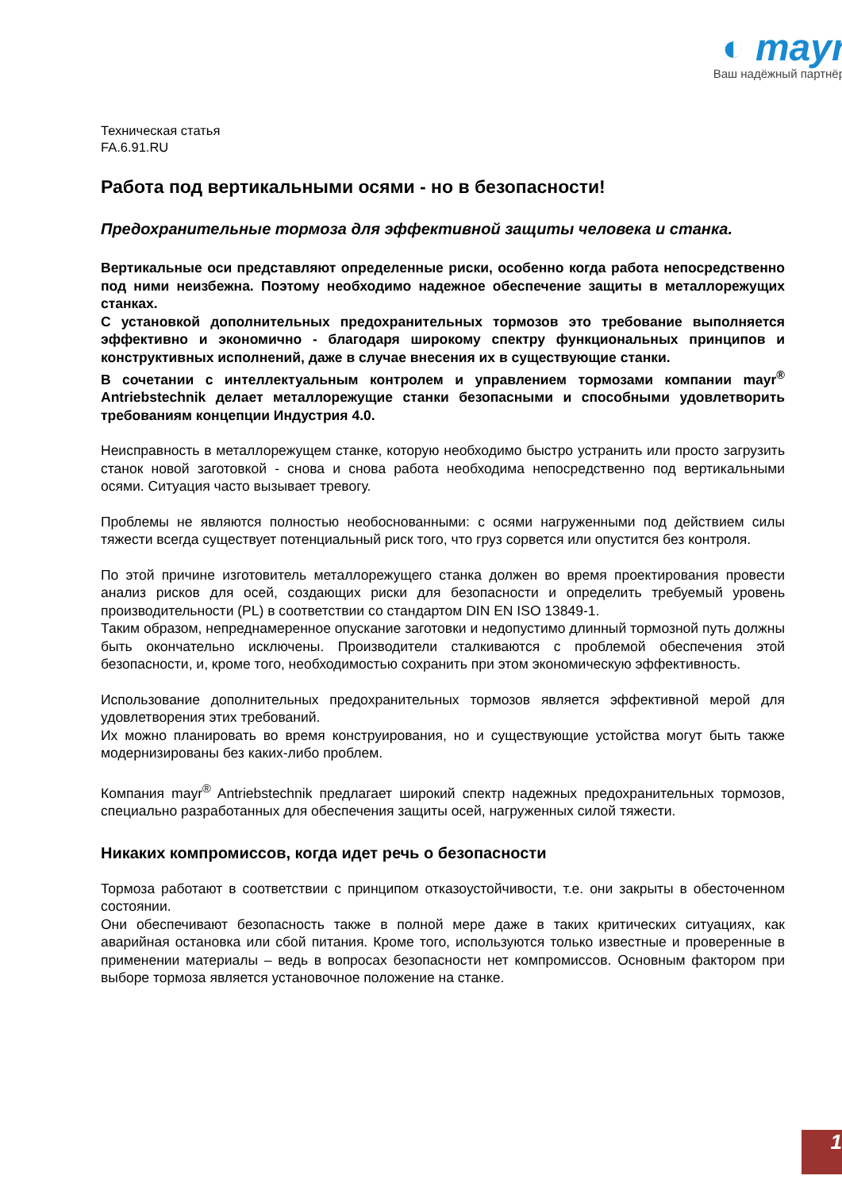◐ mayr<sup>®</sup>
Ваш надёжный партнёр
Техническая статья
FA.6.91.RU
Работа под вертикальными осями - но в безопасности!
Предохранительные тормоза для эффективной защиты человека и станка.
Вертикальные оси представляют определенные риски, особенно когда работа непосредственно под ними неизбежна. Поэтому необходимо надежное обеспечение защиты в металлорежущих станках.
С установкой дополнительных предохранительных тормозов это требование выполняется эффективно и экономично - благодаря широкому спектру функциональных принципов и конструктивных исполнений, даже в случае внесения их в существующие станки.
В сочетании с интеллектуальным контролем и управлением тормозами компании mayr<sup>®</sup> Antriebstechnik делает металлорежущие станки безопасными и способными удовлетворить требованиям концепции Индустрия 4.0.
Неисправность в металлорежущем станке, которую необходимо быстро устранить или просто загрузить станок новой заготовкой - снова и снова работа необходима непосредственно под вертикальными осями. Ситуация часто вызывает тревогу.
Проблемы не являются полностью необоснованными: с осями нагруженными под действием силы тяжести всегда существует потенциальный риск того, что груз сорвется или опустится без контроля.
По этой причине изготовитель металлорежущего станка должен во время проектирования провести анализ рисков для осей, создающих риски для безопасности и определить требуемый уровень производительности (PL) в соответствии со стандартом DIN EN ISO 13849-1.
Таким образом, непреднамеренное опускание заготовки и недопустимо длинный тормозной путь должны быть окончательно исключены. Производители сталкиваются с проблемой обеспечения этой безопасности, и, кроме того, необходимостью сохранить при этом экономическую эффективность.
Использование дополнительных предохранительных тормозов является эффективной мерой для удовлетворения этих требований.
Их можно планировать во время конструирования, но и существующие устойства могут быть также модернизированы без каких-либо проблем.
Компания mayr<sup>®</sup> Antriebstechnik предлагает широкий спектр надежных предохранительных тормозов, специально разработанных для обеспечения защиты осей, нагруженных силой тяжести.
Никаких компромиссов, когда идет речь о безопасности
Тормоза работают в соответствии с принципом отказоустойчивости, т.е. они закрыты в обесточенном состоянии.
Они обеспечивают безопасность также в полной мере даже в таких критических ситуациях, как аварийная остановка или сбой питания. Кроме того, используются только известные и проверенные в применении материалы – ведь в вопросах безопасности нет компромиссов. Основным фактором при выборе тормоза является установочное положение на станке.
1